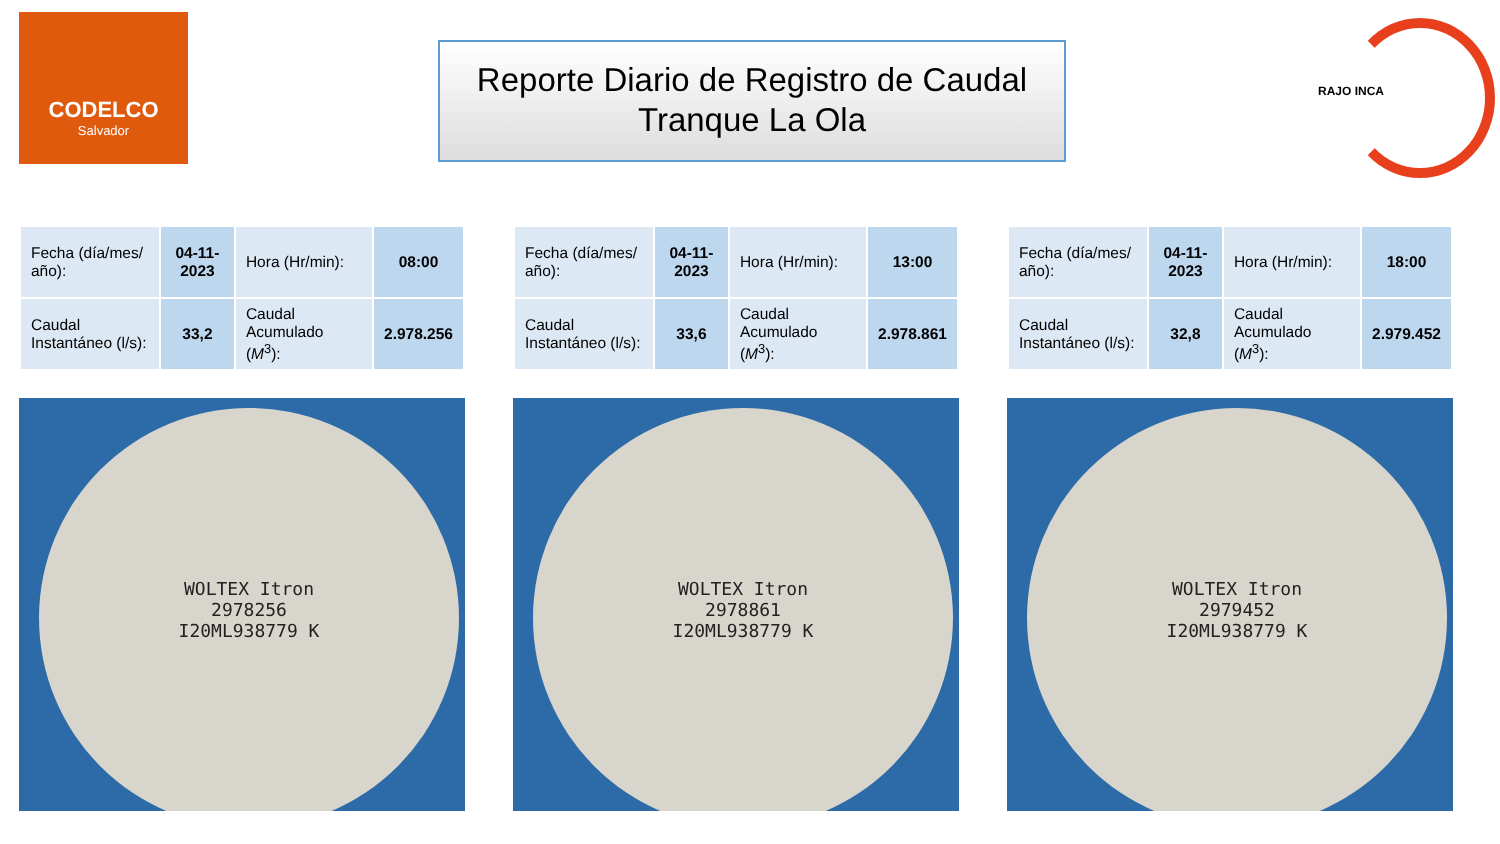CODELCO
Salvador
Reporte Diario de Registro de Caudal
Tranque La Ola
RAJO INCA
| Fecha (día/mes/ año): | 04-11-2023 | Hora (Hr/min): | 08:00 |
| Caudal Instantáneo (l/s): | 33,2 | Caudal Acumulado ( M<sup>3</sup>): | 2.978.256 |
| Fecha (día/mes/ año): | 04-11-2023 | Hora (Hr/min): | 13:00 |
| Caudal Instantáneo (l/s): | 33,6 | Caudal Acumulado ( M<sup>3</sup>): | 2.978.861 |
| Fecha (día/mes/ año): | 04-11-2023 | Hora (Hr/min): | 18:00 |
| Caudal Instantáneo (l/s): | 32,8 | Caudal Acumulado ( M<sup>3</sup>): | 2.979.452 |
WOLTEX Itron
2978256
I20ML938779 K
WOLTEX Itron
2978861
I20ML938779 K
WOLTEX Itron
2979452
I20ML938779 K